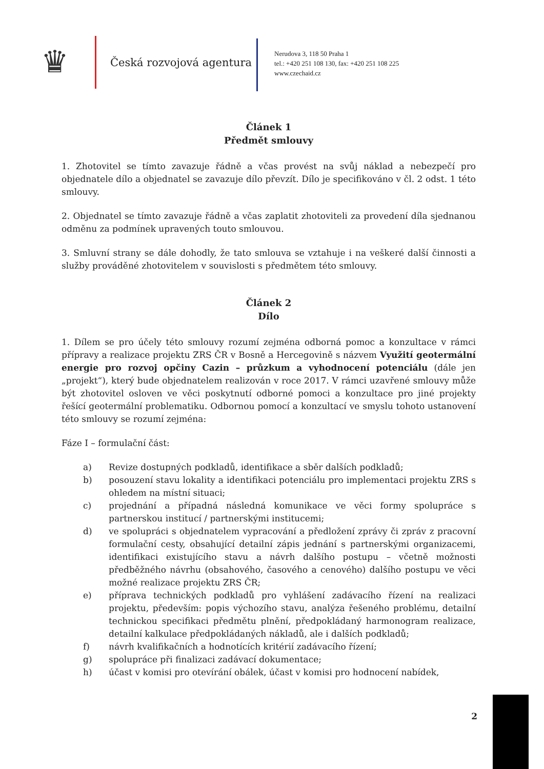♛ Česká rozvojová agentura
Nerudova 3, 118 50 Praha 1
tel.: +420 251 108 130, fax: +420 251 108 225
www.czechaid.cz
Článek 1
Předmět smlouvy
1. Zhotovitel se tímto zavazuje řádně a včas provést na svůj náklad a nebezpečí pro objednatele dílo a objednatel se zavazuje dílo převzít. Dílo je specifikováno v čl. 2 odst. 1 této smlouvy.
2. Objednatel se tímto zavazuje řádně a včas zaplatit zhotoviteli za provedení díla sjednanou odměnu za podmínek upravených touto smlouvou.
3. Smluvní strany se dále dohodly, že tato smlouva se vztahuje i na veškeré další činnosti a služby prováděné zhotovitelem v souvislosti s předmětem této smlouvy.
Článek 2
Dílo
1. Dílem se pro účely této smlouvy rozumí zejména odborná pomoc a konzultace v rámci přípravy a realizace projektu ZRS ČR v Bosně a Hercegovině s názvem Využití geotermální energie pro rozvoj opčiny Cazin – průzkum a vyhodnocení potenciálu (dále jen „projekt“), který bude objednatelem realizován v roce 2017. V rámci uzavřené smlouvy může být zhotovitel osloven ve věci poskytnutí odborné pomoci a konzultace pro jiné projekty řešící geotermální problematiku. Odbornou pomocí a konzultací ve smyslu tohoto ustanovení této smlouvy se rozumí zejména:
Fáze I – formulační část:
a) Revize dostupných podkladů, identifikace a sběr dalších podkladů;
b) posouzení stavu lokality a identifikaci potenciálu pro implementaci projektu ZRS s ohledem na místní situaci;
c) projednání a případná následná komunikace ve věci formy spolupráce s partnerskou institucí / partnerskými institucemi;
d) ve spolupráci s objednatelem vypracování a předložení zprávy či zpráv z pracovní formulační cesty, obsahující detailní zápis jednání s partnerskými organizacemi, identifikaci existujícího stavu a návrh dalšího postupu – včetně možnosti předběžného návrhu (obsahového, časového a cenového) dalšího postupu ve věci možné realizace projektu ZRS ČR;
e) příprava technických podkladů pro vyhlášení zadávacího řízení na realizaci projektu, především: popis výchozího stavu, analýza řešeného problému, detailní technickou specifikaci předmětu plnění, předpokládaný harmonogram realizace, detailní kalkulace předpokládaných nákladů, ale i dalších podkladů;
f) návrh kvalifikačních a hodnotících kritérií zadávacího řízení;
g) spolupráce při finalizaci zadávací dokumentace;
h) účast v komisi pro otevírání obálek, účast v komisi pro hodnocení nabídek,
2